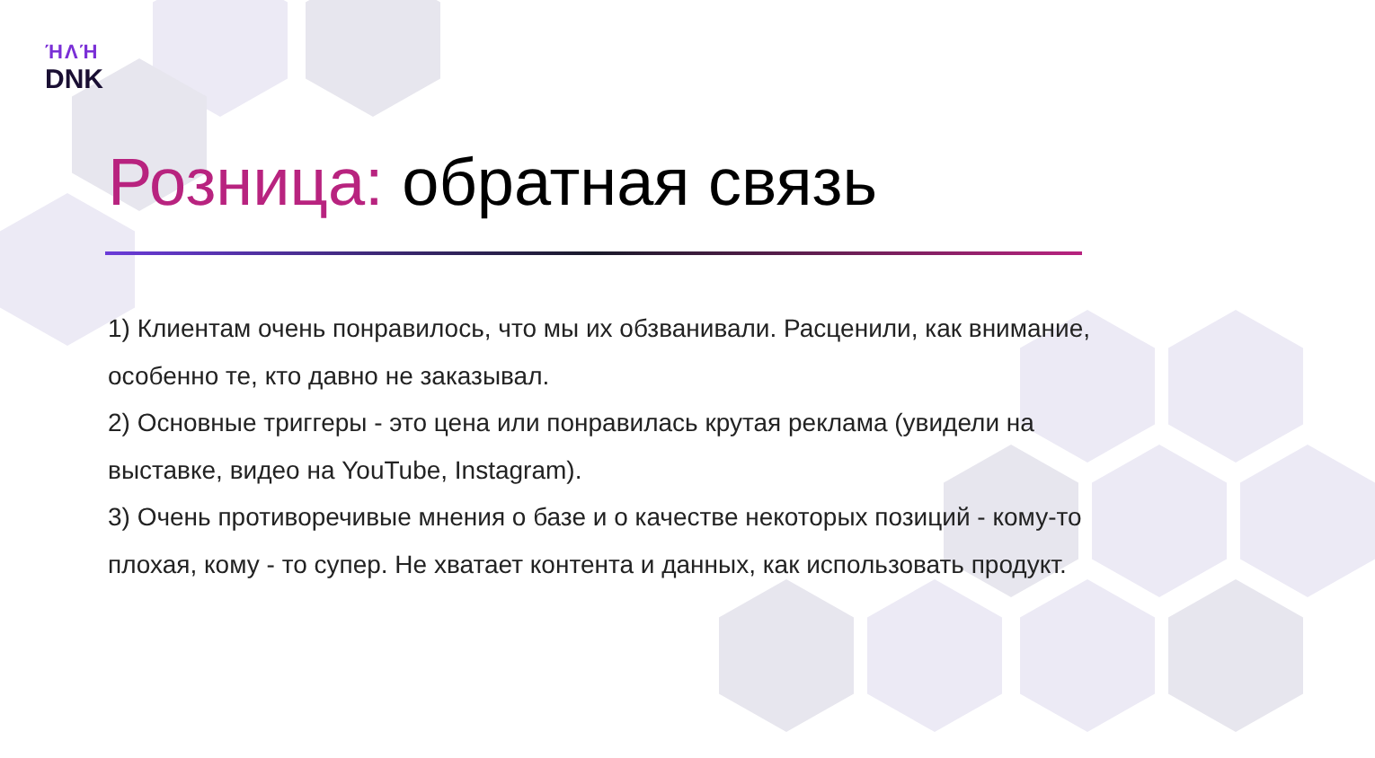ΉΛΉ
DNK
Розница: обратная связь
1) Клиентам очень понравилось, что мы их обзванивали. Расценили, как внимание, особенно те, кто давно не заказывал.
2) Основные триггеры - это цена или понравилась крутая реклама (увидели на выставке, видео на YouTube, Instagram).
3) Очень противоречивые мнения о базе и о качестве некоторых позиций - кому-то плохая, кому - то супер. Не хватает контента и данных, как использовать продукт.